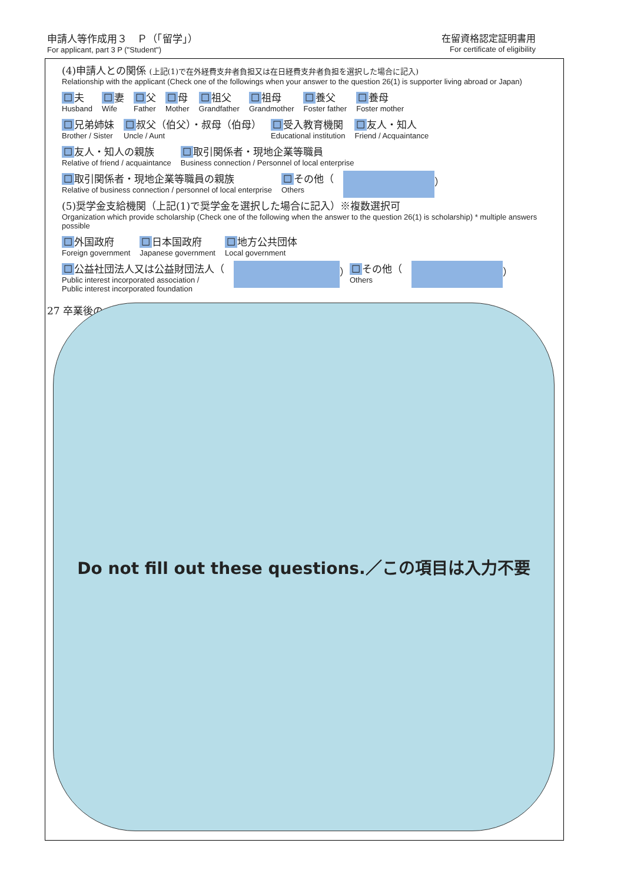申請人等作成用３　Ｐ（「留学」）
For applicant, part 3 P ("Student")
在留資格認定証明書用
For certificate of eligibility
(4)申請人との関係 (上記(1)で在外経費支弁者負担又は在日経費支弁者負担を選択した場合に記入)
Relationship with the applicant (Check one of the followings when your answer to the question 26(1) is supporter living abroad or Japan)
☐ 夫
Husband
☐ 妻
Wife
☐ 父
Father
☐ 母
Mother
☐ 祖父
Grandfather
☐ 祖母
Grandmother
☐ 養父
Foster father
☐ 養母
Foster mother
☐ 兄弟姉妹
Brother / Sister
☐ 叔父（伯父）・叔母（伯母）
Uncle / Aunt
☐ 受入教育機関
Educational institution
☐ 友人・知人
Friend / Acquaintance
☐ 友人・知人の親族
Relative of friend / acquaintance
☐ 取引関係者・現地企業等職員
Business connection / Personnel of local enterprise
☐ 取引関係者・現地企業等職員の親族
Relative of business connection / personnel of local enterprise
☐ その他（
Others
）
(5)奨学金支給機関（上記(1)で奨学金を選択した場合に記入）※複数選択可
Organization which provide scholarship (Check one of the following when the answer to the question 26(1) is scholarship) * multiple answers possible
☐ 外国政府
Foreign government
☐ 日本国政府
Japanese government
☐ 地方公共団体
Local government
☐ 公益社団法人又は公益財団法人（
Public interest incorporated association /
Public interest incorporated foundation
）
☐ その他（
Others
）
27 卒業後の Do not fill out these questions.／この項目は入力不要